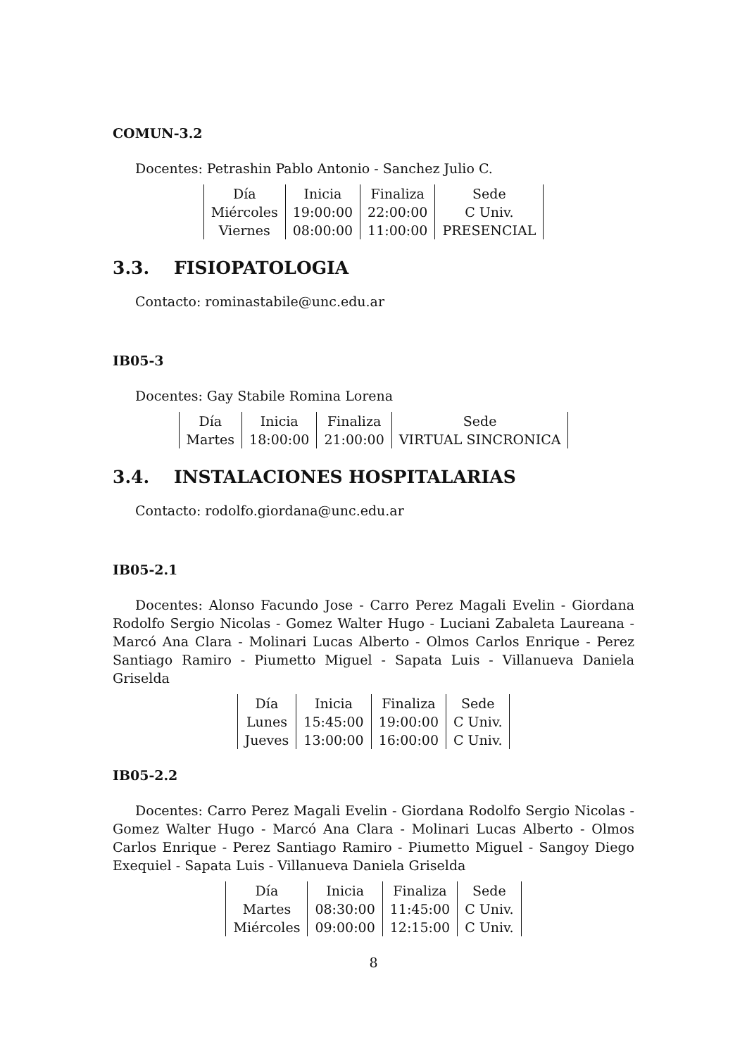COMUN-3.2
Docentes: Petrashin Pablo Antonio - Sanchez Julio C.
| Día | Inicia | Finaliza | Sede |
| --- | --- | --- | --- |
| Miércoles | 19:00:00 | 22:00:00 | C Univ. |
| Viernes | 08:00:00 | 11:00:00 | PRESENCIAL |
3.3. FISIOPATOLOGIA
Contacto: rominastabile@unc.edu.ar
IB05-3
Docentes: Gay Stabile Romina Lorena
| Día | Inicia | Finaliza | Sede |
| --- | --- | --- | --- |
| Martes | 18:00:00 | 21:00:00 | VIRTUAL SINCRONICA |
3.4. INSTALACIONES HOSPITALARIAS
Contacto: rodolfo.giordana@unc.edu.ar
IB05-2.1
Docentes: Alonso Facundo Jose - Carro Perez Magali Evelin - Giordana Rodolfo Sergio Nicolas - Gomez Walter Hugo - Luciani Zabaleta Laureana - Marcó Ana Clara - Molinari Lucas Alberto - Olmos Carlos Enrique - Perez Santiago Ramiro - Piumetto Miguel - Sapata Luis - Villanueva Daniela Griselda
| Día | Inicia | Finaliza | Sede |
| --- | --- | --- | --- |
| Lunes | 15:45:00 | 19:00:00 | C Univ. |
| Jueves | 13:00:00 | 16:00:00 | C Univ. |
IB05-2.2
Docentes: Carro Perez Magali Evelin - Giordana Rodolfo Sergio Nicolas - Gomez Walter Hugo - Marcó Ana Clara - Molinari Lucas Alberto - Olmos Carlos Enrique - Perez Santiago Ramiro - Piumetto Miguel - Sangoy Diego Exequiel - Sapata Luis - Villanueva Daniela Griselda
| Día | Inicia | Finaliza | Sede |
| --- | --- | --- | --- |
| Martes | 08:30:00 | 11:45:00 | C Univ. |
| Miércoles | 09:00:00 | 12:15:00 | C Univ. |
8